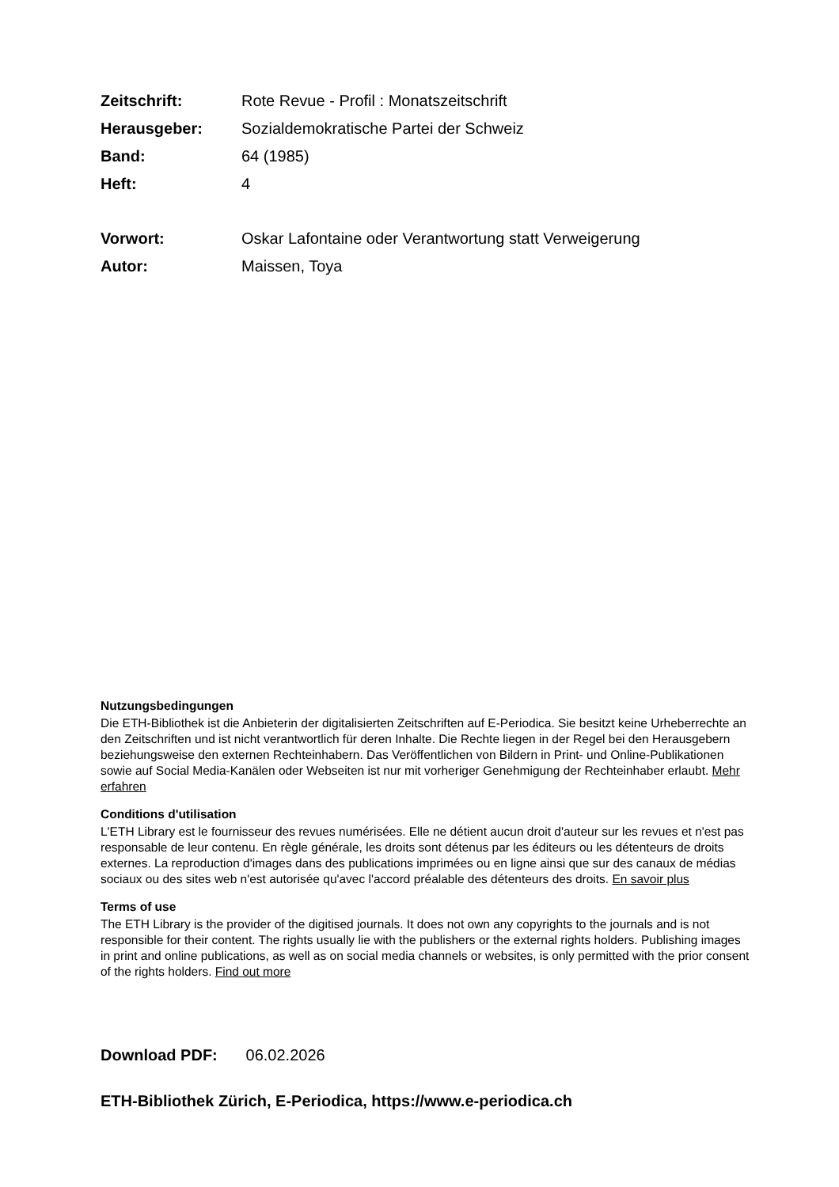Zeitschrift: Rote Revue - Profil : Monatszeitschrift
Herausgeber: Sozialdemokratische Partei der Schweiz
Band: 64 (1985)
Heft: 4
Vorwort: Oskar Lafontaine oder Verantwortung statt Verweigerung
Autor: Maissen, Toya
Nutzungsbedingungen
Die ETH-Bibliothek ist die Anbieterin der digitalisierten Zeitschriften auf E-Periodica. Sie besitzt keine Urheberrechte an den Zeitschriften und ist nicht verantwortlich für deren Inhalte. Die Rechte liegen in der Regel bei den Herausgebern beziehungsweise den externen Rechteinhabern. Das Veröffentlichen von Bildern in Print- und Online-Publikationen sowie auf Social Media-Kanälen oder Webseiten ist nur mit vorheriger Genehmigung der Rechteinhaber erlaubt. Mehr erfahren
Conditions d'utilisation
L'ETH Library est le fournisseur des revues numérisées. Elle ne détient aucun droit d'auteur sur les revues et n'est pas responsable de leur contenu. En règle générale, les droits sont détenus par les éditeurs ou les détenteurs de droits externes. La reproduction d'images dans des publications imprimées ou en ligne ainsi que sur des canaux de médias sociaux ou des sites web n'est autorisée qu'avec l'accord préalable des détenteurs des droits. En savoir plus
Terms of use
The ETH Library is the provider of the digitised journals. It does not own any copyrights to the journals and is not responsible for their content. The rights usually lie with the publishers or the external rights holders. Publishing images in print and online publications, as well as on social media channels or websites, is only permitted with the prior consent of the rights holders. Find out more
Download PDF: 06.02.2026
ETH-Bibliothek Zürich, E-Periodica, https://www.e-periodica.ch